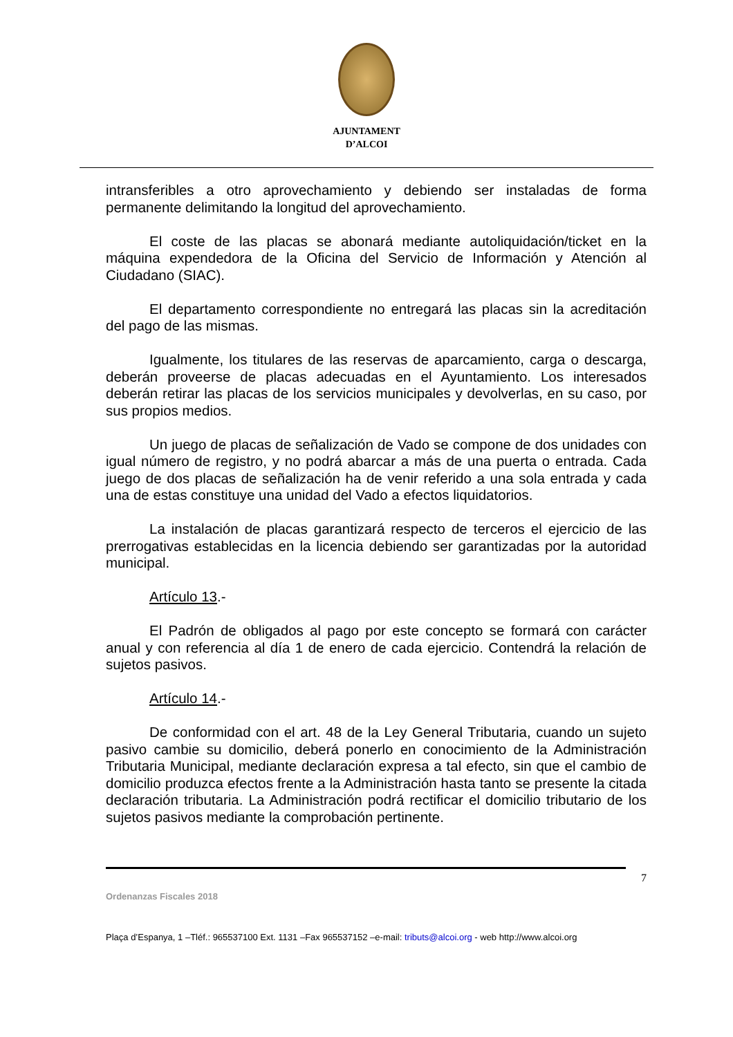AJUNTAMENT
D’ALCOI
intransferibles a otro aprovechamiento y debiendo ser instaladas de forma permanente delimitando la longitud del aprovechamiento.
El coste de las placas se abonará mediante autoliquidación/ticket en la máquina expendedora de la Oficina del Servicio de Información y Atención al Ciudadano (SIAC).
El departamento correspondiente no entregará las placas sin la acreditación del pago de las mismas.
Igualmente, los titulares de las reservas de aparcamiento, carga o descarga, deberán proveerse de placas adecuadas en el Ayuntamiento. Los interesados deberán retirar las placas de los servicios municipales y devolverlas, en su caso, por sus propios medios.
Un juego de placas de señalización de Vado se compone de dos unidades con igual número de registro, y no podrá abarcar a más de una puerta o entrada. Cada juego de dos placas de señalización ha de venir referido a una sola entrada y cada una de estas constituye una unidad del Vado a efectos liquidatorios.
La instalación de placas garantizará respecto de terceros el ejercicio de las prerrogativas establecidas en la licencia debiendo ser garantizadas por la autoridad municipal.
Artículo 13.-
El Padrón de obligados al pago por este concepto se formará con carácter anual y con referencia al día 1 de enero de cada ejercicio. Contendrá la relación de sujetos pasivos.
Artículo 14.-
De conformidad con el art. 48 de la Ley General Tributaria, cuando un sujeto pasivo cambie su domicilio, deberá ponerlo en conocimiento de la Administración Tributaria Municipal, mediante declaración expresa a tal efecto, sin que el cambio de domicilio produzca efectos frente a la Administración hasta tanto se presente la citada declaración tributaria. La Administración podrá rectificar el domicilio tributario de los sujetos pasivos mediante la comprobación pertinente.
7
Ordenanzas Fiscales 2018
Plaça d’Espanya, 1 –Tléf.: 965537100 Ext. 1131 –Fax 965537152 –e-mail: tributs@alcoi.org - web http://www.alcoi.org